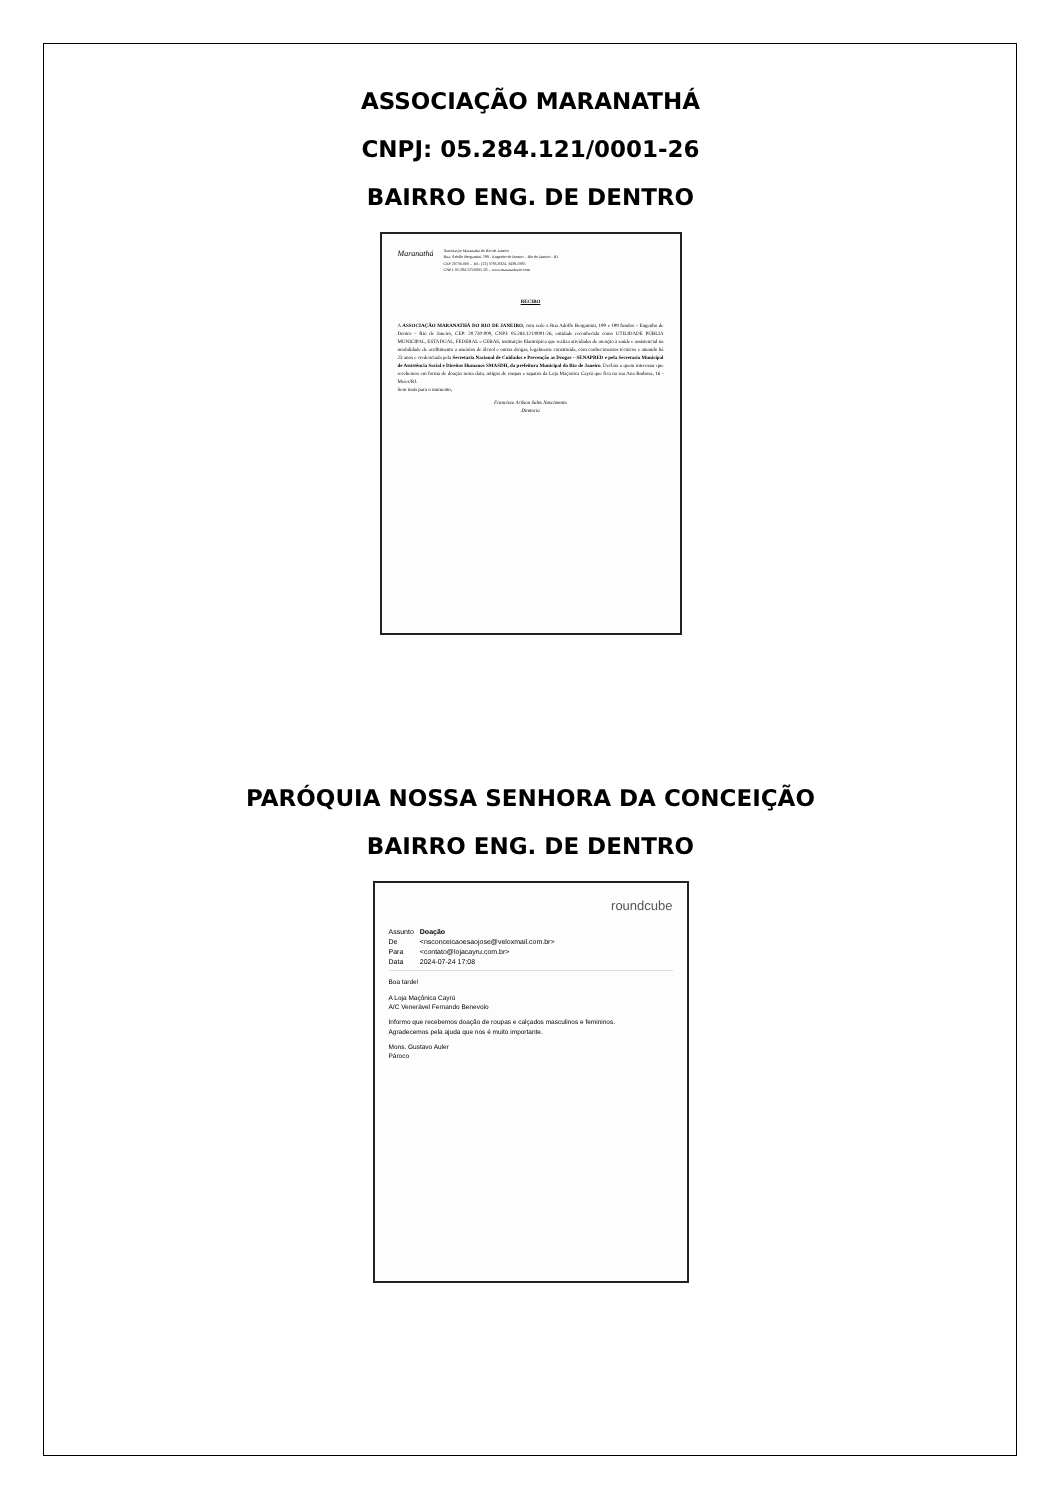ASSOCIAÇÃO MARANATHÁ
CNPJ: 05.284.121/0001-26
BAIRRO ENG. DE DENTRO
Maranathá
Associação Maranathá do Rio de Janeiro
Rua: Adolfo Bergamini, 199 - Engenho de Dentro – Rio de Janeiro - RJ
CEP 20730-000 – Tel.: (21) 3795-8324, 3439-0385
CNPJ: 05.284.121/0001-26 – www.maranathario.com
RECIBO
A ASSOCIAÇÃO MARANATHÁ DO RIO DE JANEIRO, com sede a Rua Adolfo Bergamini, 199 e 199 fundos – Engenho de Dentro – Rio de Janeiro, CEP: 20.730-000, CNPJ: 05.284.121/0001-26, entidade reconhecida como UTILIDADE PÚBLIA MUNICIPAL, ESTADUAL, FEDERAL e CEBAS, instituição filantrópica que realiza atividades de atenção à saúde e assistencial na modalidade de acolhimento a usuários de álcool e outras drogas, legalmente constituída, com conhecimentos técnicos e atuando há 23 anos e credenciada pela Secretaria Nacional de Cuidados e Prevenção as Drogas – SENAPRED e pela Secretaria Municipal de Assistência Social e Direitos Humanos SMASDH, da prefeitura Municipal do Rio de Janeiro. Declara a quem interessar que recebemos em forma de doação nesta data, artigos de roupas e sapatos da Loja Maçonica Cayrú que fica na rua Ana Barbosa, 16 - Meier/RJ.
Sem mais para o momento,
Francisco Arilson Sales Nascimento
Diretoria
PARÓQUIA NOSSA SENHORA DA CONCEIÇÃO
BAIRRO ENG. DE DENTRO
roundcube
| Assunto | Doação |
| De | <nsconceicaoesaojose@veloxmail.com.br> |
| Para | <contato@lojacayru.com.br> |
| Data | 2024-07-24 17:08 |
Boa tarde!
A Loja Maçônica Cayrú
A/C Venerável Fernando Benevolo
Informo que recebemos doação de roupas e calçados masculinos e femininos.
Agradecemos pela ajuda que nos é muito importante.
Mons. Gustavo Auler
Pároco